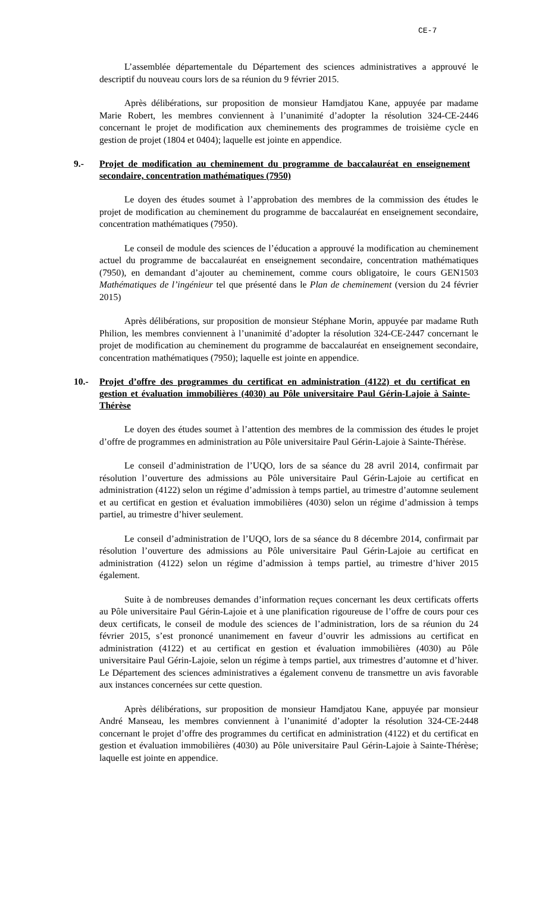CE-7
L’assemblée départementale du Département des sciences administratives a approuvé le descriptif du nouveau cours lors de sa réunion du 9 février 2015.
Après délibérations, sur proposition de monsieur Hamdjatou Kane, appuyée par madame Marie Robert, les membres conviennent à l’unanimité d’adopter la résolution 324-CE-2446 concernant le projet de modification aux cheminements des programmes de troisième cycle en gestion de projet (1804 et 0404); laquelle est jointe en appendice.
9.- Projet de modification au cheminement du programme de baccalauréat en enseignement secondaire, concentration mathématiques (7950)
Le doyen des études soumet à l’approbation des membres de la commission des études le projet de modification au cheminement du programme de baccalauréat en enseignement secondaire, concentration mathématiques (7950).
Le conseil de module des sciences de l’éducation a approuvé la modification au cheminement actuel du programme de baccalauréat en enseignement secondaire, concentration mathématiques (7950), en demandant d’ajouter au cheminement, comme cours obligatoire, le cours GEN1503 Mathématiques de l’ingénieur tel que présenté dans le Plan de cheminement (version du 24 février 2015)
Après délibérations, sur proposition de monsieur Stéphane Morin, appuyée par madame Ruth Philion, les membres conviennent à l’unanimité d’adopter la résolution 324-CE-2447 concernant le projet de modification au cheminement du programme de baccalauréat en enseignement secondaire, concentration mathématiques (7950); laquelle est jointe en appendice.
10.- Projet d’offre des programmes du certificat en administration (4122) et du certificat en gestion et évaluation immobilières (4030) au Pôle universitaire Paul Gérin-Lajoie à Sainte-Thérèse
Le doyen des études soumet à l’attention des membres de la commission des études le projet d’offre de programmes en administration au Pôle universitaire Paul Gérin-Lajoie à Sainte-Thérèse.
Le conseil d’administration de l’UQO, lors de sa séance du 28 avril 2014, confirmait par résolution l’ouverture des admissions au Pôle universitaire Paul Gérin-Lajoie au certificat en administration (4122) selon un régime d’admission à temps partiel, au trimestre d’automne seulement et au certificat en gestion et évaluation immobilières (4030) selon un régime d’admission à temps partiel, au trimestre d’hiver seulement.
Le conseil d’administration de l’UQO, lors de sa séance du 8 décembre 2014, confirmait par résolution l’ouverture des admissions au Pôle universitaire Paul Gérin-Lajoie au certificat en administration (4122) selon un régime d’admission à temps partiel, au trimestre d’hiver 2015 également.
Suite à de nombreuses demandes d’information reçues concernant les deux certificats offerts au Pôle universitaire Paul Gérin-Lajoie et à une planification rigoureuse de l’offre de cours pour ces deux certificats, le conseil de module des sciences de l’administration, lors de sa réunion du 24 février 2015, s’est prononcé unanimement en faveur d’ouvrir les admissions au certificat en administration (4122) et au certificat en gestion et évaluation immobilières (4030) au Pôle universitaire Paul Gérin-Lajoie, selon un régime à temps partiel, aux trimestres d’automne et d’hiver. Le Département des sciences administratives a également convenu de transmettre un avis favorable aux instances concernées sur cette question.
Après délibérations, sur proposition de monsieur Hamdjatou Kane, appuyée par monsieur André Manseau, les membres conviennent à l’unanimité d’adopter la résolution 324-CE-2448 concernant le projet d’offre des programmes du certificat en administration (4122) et du certificat en gestion et évaluation immobilières (4030) au Pôle universitaire Paul Gérin-Lajoie à Sainte-Thérèse; laquelle est jointe en appendice.